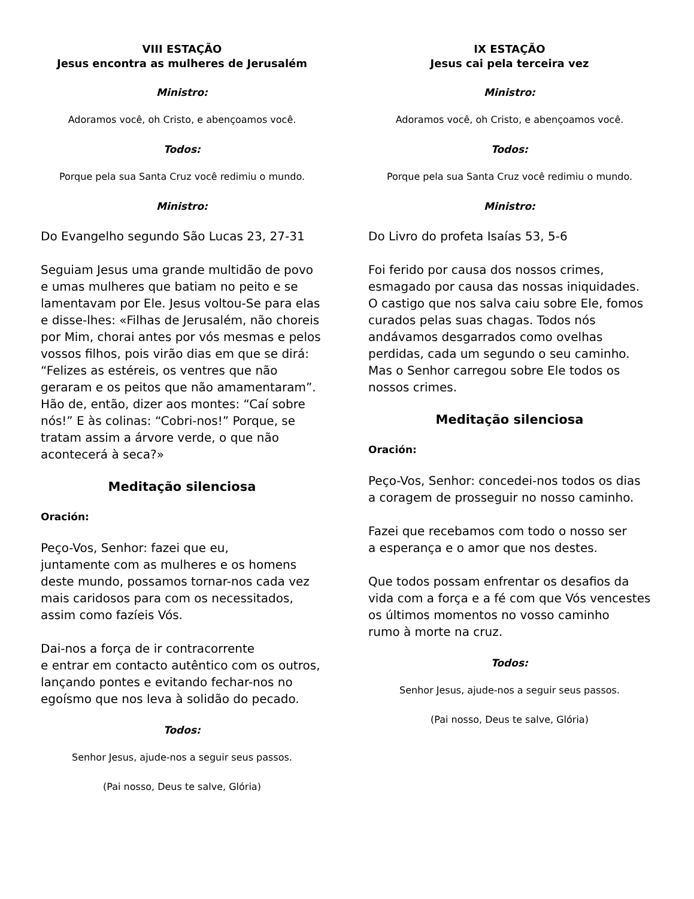VIII ESTAÇÃO
Jesus encontra as mulheres de Jerusalém
Ministro:
Adoramos você, oh Cristo, e abençoamos você.
Todos:
Porque pela sua Santa Cruz você redimiu o mundo.
Ministro:
Do Evangelho segundo São Lucas 23, 27-31
Seguiam Jesus uma grande multidão de povo e umas mulheres que batiam no peito e se lamentavam por Ele. Jesus voltou-Se para elas e disse-lhes: «Filhas de Jerusalém, não choreis por Mim, chorai antes por vós mesmas e pelos vossos filhos, pois virão dias em que se dirá: “Felizes as estéreis, os ventres que não geraram e os peitos que não amamentaram”. Hão de, então, dizer aos montes: “Caí sobre nós!” E às colinas: “Cobri-nos!” Porque, se tratam assim a árvore verde, o que não acontecerá à seca?»
Meditação silenciosa
Oración:
Peço-Vos, Senhor: fazei que eu,
juntamente com as mulheres e os homens deste mundo, possamos tornar-nos cada vez mais caridosos para com os necessitados,
assim como fazíeis Vós.
Dai-nos a força de ir contracorrente
e entrar em contacto autêntico com os outros, lançando pontes e evitando fechar-nos no egoísmo que nos leva à solidão do pecado.
Todos:
Senhor Jesus, ajude-nos a seguir seus passos.
(Pai nosso, Deus te salve, Glória)
IX ESTAÇÃO
Jesus cai pela terceira vez
Ministro:
Adoramos você, oh Cristo, e abençoamos você.
Todos:
Porque pela sua Santa Cruz você redimiu o mundo.
Ministro:
Do Livro do profeta Isaías 53, 5-6
Foi ferido por causa dos nossos crimes, esmagado por causa das nossas iniquidades. O castigo que nos salva caiu sobre Ele, fomos curados pelas suas chagas. Todos nós andávamos desgarrados como ovelhas perdidas, cada um segundo o seu caminho. Mas o Senhor carregou sobre Ele todos os nossos crimes.
Meditação silenciosa
Oración:
Peço-Vos, Senhor: concedei-nos todos os dias
a coragem de prosseguir no nosso caminho.
Fazei que recebamos com todo o nosso ser
a esperança e o amor que nos destes.
Que todos possam enfrentar os desafios da vida com a força e a fé com que Vós vencestes os últimos momentos no vosso caminho
rumo à morte na cruz.
Todos:
Senhor Jesus, ajude-nos a seguir seus passos.
(Pai nosso, Deus te salve, Glória)